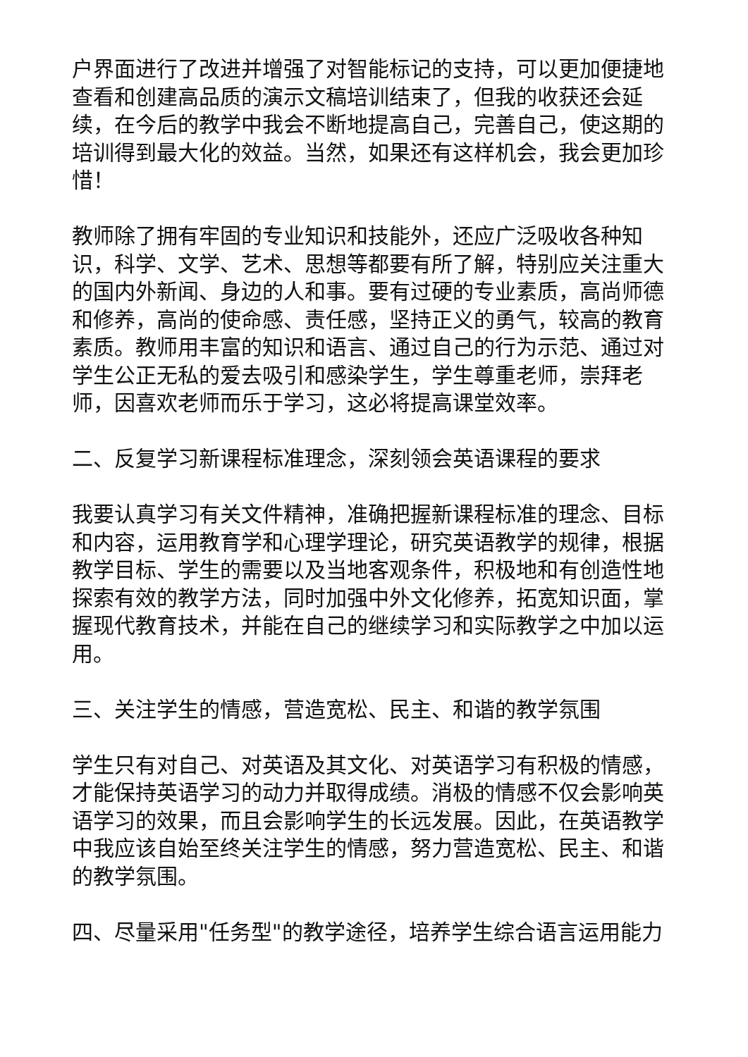户界面进行了改进并增强了对智能标记的支持，可以更加便捷地查看和创建高品质的演示文稿培训结束了，但我的收获还会延续，在今后的教学中我会不断地提高自己，完善自己，使这期的培训得到最大化的效益。当然，如果还有这样机会，我会更加珍惜！
教师除了拥有牢固的专业知识和技能外，还应广泛吸收各种知识，科学、文学、艺术、思想等都要有所了解，特别应关注重大的国内外新闻、身边的人和事。要有过硬的专业素质，高尚师德和修养，高尚的使命感、责任感，坚持正义的勇气，较高的教育素质。教师用丰富的知识和语言、通过自己的行为示范、通过对学生公正无私的爱去吸引和感染学生，学生尊重老师，崇拜老师，因喜欢老师而乐于学习，这必将提高课堂效率。
二、反复学习新课程标准理念，深刻领会英语课程的要求
我要认真学习有关文件精神，准确把握新课程标准的理念、目标和内容，运用教育学和心理学理论，研究英语教学的规律，根据教学目标、学生的需要以及当地客观条件，积极地和有创造性地探索有效的教学方法，同时加强中外文化修养，拓宽知识面，掌握现代教育技术，并能在自己的继续学习和实际教学之中加以运用。
三、关注学生的情感，营造宽松、民主、和谐的教学氛围
学生只有对自己、对英语及其文化、对英语学习有积极的情感，才能保持英语学习的动力并取得成绩。消极的情感不仅会影响英语学习的效果，而且会影响学生的长远发展。因此，在英语教学中我应该自始至终关注学生的情感，努力营造宽松、民主、和谐的教学氛围。
四、尽量采用"任务型"的教学途径，培养学生综合语言运用能力